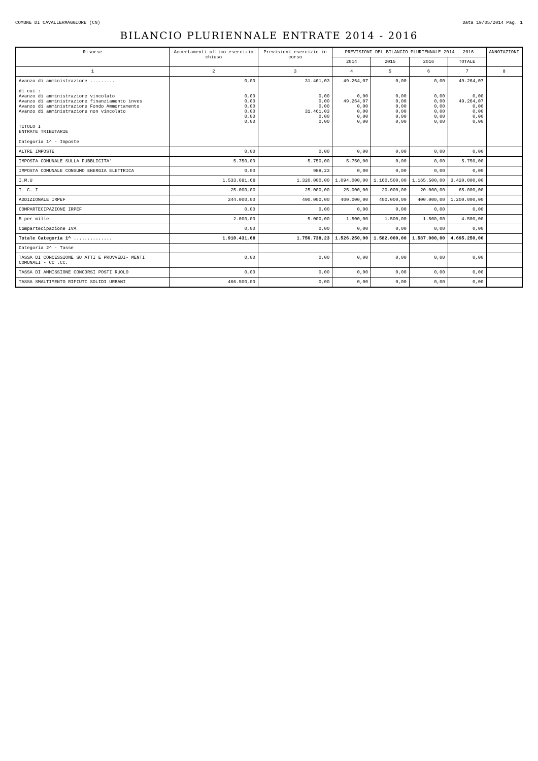COMUNE DI CAVALLERMAGGIORE (CN) Data 19/05/2014 Pag. 1
BILANCIO PLURIENNALE ENTRATE 2014 - 2016
| Risorse | Accertamenti ultimo esercizio chiuso | Previsioni esercizio in corso | PREVISIONI DEL BILANCIO PLURIENNALE 2014 - 2016 | | | | ANNOTAZIONI |
| --- | --- | --- | --- | --- | --- | --- | --- |
| | | | 2014 | 2015 | 2016 | TOTALE | |
| 1 | 2 | 3 | 4 | 5 | 6 | 7 | 8 |
| Avanzo di amministrazione ......... di cui : Avanzo di amministrazione vincolato Avanzo di amministrazione finanziamento inves Avanzo di amministrazione Fondo Ammortamento Avanzo di amministrazione non vincolato TITOLO I ENTRATE TRIBUTARIE Categoria 1^ - Imposte | 0,00 0,00 0,00 0,00 0,00 0,00 0,00 | 31.461,03 0,00 0,00 0,00 31.461,03 0,00 0,00 | 49.264,07 0,00 49.264,07 0,00 0,00 0,00 0,00 | 0,00 0,00 0,00 0,00 0,00 0,00 0,00 | 0,00 0,00 0,00 0,00 0,00 0,00 0,00 | 49.264,07 0,00 49.264,07 0,00 0,00 0,00 0,00 | |
| ALTRE IMPOSTE | 0,00 | 0,00 | 0,00 | 0,00 | 0,00 | 0,00 | |
| IMPOSTA COMUNALE SULLA PUBBLICITA' | 5.750,00 | 5.750,00 | 5.750,00 | 0,00 | 0,00 | 5.750,00 | |
| IMPOSTA COMUNALE CONSUMO ENERGIA ELETTRICA | 0,00 | 988,23 | 0,00 | 0,00 | 0,00 | 0,00 | |
| I.M.U | 1.533.681,68 | 1.320.000,00 | 1.094.000,00 | 1.160.500,00 | 1.165.500,00 | 3.420.000,00 | |
| I. C. I | 25.000,00 | 25.000,00 | 25.000,00 | 20.000,00 | 20.000,00 | 65.000,00 | |
| ADDIZIONALE IRPEF | 344.000,00 | 400.000,00 | 400.000,00 | 400.000,00 | 400.000,00 | 1.200.000,00 | |
| COMPARTECIPAZIONE IRPEF | 0,00 | 0,00 | 0,00 | 0,00 | 0,00 | 0,00 | |
| 5 per mille | 2.000,00 | 5.000,00 | 1.500,00 | 1.500,00 | 1.500,00 | 4.500,00 | |
| Compartecipazione IVA | 0,00 | 0,00 | 0,00 | 0,00 | 0,00 | 0,00 | |
| Totale Categoria 1^ .............. | 1.910.431,68 | 1.756.738,23 | 1.526.250,00 | 1.582.000,00 | 1.587.000,00 | 4.695.250,00 | |
| Categoria 2^ - Tasse | | | | | | | |
| TASSA DI CONCESSIONE SU ATTI E PROVVEDI- MENTI COMUNALI - CC .CC. | 0,00 | 0,00 | 0,00 | 0,00 | 0,00 | 0,00 | |
| TASSA DI AMMISSIONE CONCORSI POSTI RUOLO | 0,00 | 0,00 | 0,00 | 0,00 | 0,00 | 0,00 | |
| TASSA SMALTIMENTO RIFIUTI SOLIDI URBANI | 466.500,00 | 0,00 | 0,00 | 0,00 | 0,00 | 0,00 | |